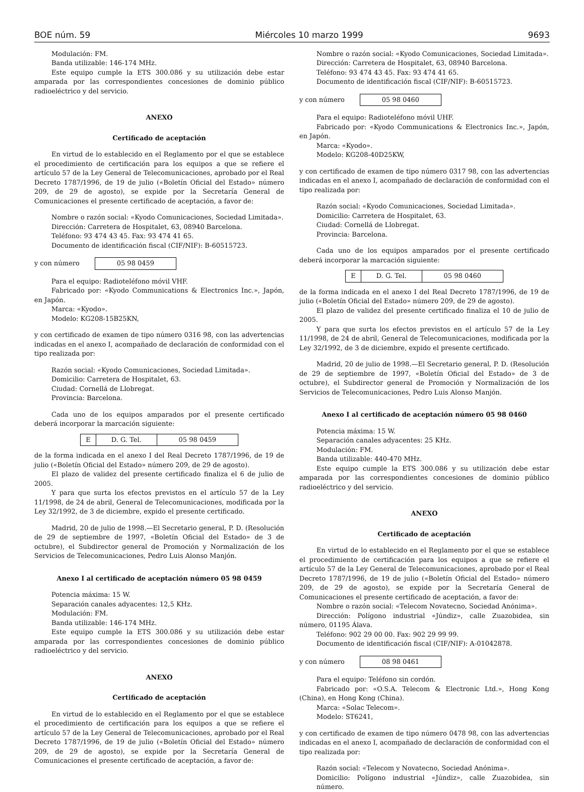BOE núm. 59 Miércoles 10 marzo 1999 9693
Modulación: FM.
Banda utilizable: 146-174 MHz.
Este equipo cumple la ETS 300.086 y su utilización debe estar amparada por las correspondientes concesiones de dominio público radioeléctrico y del servicio.
ANEXO
Certificado de aceptación
En virtud de lo establecido en el Reglamento por el que se establece el procedimiento de certificación para los equipos a que se refiere el artículo 57 de la Ley General de Telecomunicaciones, aprobado por el Real Decreto 1787/1996, de 19 de julio («Boletín Oficial del Estado» número 209, de 29 de agosto), se expide por la Secretaría General de Comunicaciones el presente certificado de aceptación, a favor de:
Nombre o razón social: «Kyodo Comunicaciones, Sociedad Limitada».
Dirección: Carretera de Hospitalet, 63, 08940 Barcelona.
Teléfono: 93 474 43 45. Fax: 93 474 41 65.
Documento de identificación fiscal (CIF/NIF): B-60515723.
y con número 05 98 0459
Para el equipo: Radioteléfono móvil VHF.
Fabricado por: «Kyodo Communications & Electronics Inc.», Japón, en Japón.
Marca: «Kyodo».
Modelo: KG208-15B25KN,
y con certificado de examen de tipo número 0316 98, con las advertencias indicadas en el anexo I, acompañado de declaración de conformidad con el tipo realizada por:
Razón social: «Kyodo Comunicaciones, Sociedad Limitada».
Domicilio: Carretera de Hospitalet, 63.
Ciudad: Cornellá de Llobregat.
Provincia: Barcelona.
Cada uno de los equipos amparados por el presente certificado deberá incorporar la marcación siguiente:
| E | D. G. Tel. | 05 98 0459 |
de la forma indicada en el anexo I del Real Decreto 1787/1996, de 19 de julio («Boletín Oficial del Estado» número 209, de 29 de agosto).
El plazo de validez del presente certificado finaliza el 6 de julio de 2005.
Y para que surta los efectos previstos en el artículo 57 de la Ley 11/1998, de 24 de abril, General de Telecomunicaciones, modificada por la Ley 32/1992, de 3 de diciembre, expido el presente certificado.
Madrid, 20 de julio de 1998.—El Secretario general, P. D. (Resolución de 29 de septiembre de 1997, «Boletín Oficial del Estado» de 3 de octubre), el Subdirector general de Promoción y Normalización de los Servicios de Telecomunicaciones, Pedro Luis Alonso Manjón.
Anexo I al certificado de aceptación número 05 98 0459
Potencia máxima: 15 W.
Separación canales adyacentes: 12,5 KHz.
Modulación: FM.
Banda utilizable: 146-174 MHz.
Este equipo cumple la ETS 300.086 y su utilización debe estar amparada por las correspondientes concesiones de dominio público radioeléctrico y del servicio.
ANEXO
Certificado de aceptación
En virtud de lo establecido en el Reglamento por el que se establece el procedimiento de certificación para los equipos a que se refiere el artículo 57 de la Ley General de Telecomunicaciones, aprobado por el Real Decreto 1787/1996, de 19 de julio («Boletín Oficial del Estado» número 209, de 29 de agosto), se expide por la Secretaría General de Comunicaciones el presente certificado de aceptación, a favor de:
Nombre o razón social: «Kyodo Comunicaciones, Sociedad Limitada».
Dirección: Carretera de Hospitalet, 63, 08940 Barcelona.
Teléfono: 93 474 43 45. Fax: 93 474 41 65.
Documento de identificación fiscal (CIF/NIF): B-60515723.
y con número 05 98 0460
Para el equipo: Radioteléfono móvil UHF.
Fabricado por: «Kyodo Communications & Electronics Inc.», Japón, en Japón.
Marca: «Kyodo».
Modelo: KG208-40D25KW,
y con certificado de examen de tipo número 0317 98, con las advertencias indicadas en el anexo I, acompañado de declaración de conformidad con el tipo realizada por:
Razón social: «Kyodo Comunicaciones, Sociedad Limitada».
Domicilio: Carretera de Hospitalet, 63.
Ciudad: Cornellá de Llobregat.
Provincia: Barcelona.
Cada uno de los equipos amparados por el presente certificado deberá incorporar la marcación siguiente:
| E | D. G. Tel. | 05 98 0460 |
de la forma indicada en el anexo I del Real Decreto 1787/1996, de 19 de julio («Boletín Oficial del Estado» número 209, de 29 de agosto).
El plazo de validez del presente certificado finaliza el 10 de julio de 2005.
Y para que surta los efectos previstos en el artículo 57 de la Ley 11/1998, de 24 de abril, General de Telecomunicaciones, modificada por la Ley 32/1992, de 3 de diciembre, expido el presente certificado.
Madrid, 20 de julio de 1998.—El Secretario general, P. D. (Resolución de 29 de septiembre de 1997, «Boletín Oficial del Estado» de 3 de octubre), el Subdirector general de Promoción y Normalización de los Servicios de Telecomunicaciones, Pedro Luis Alonso Manjón.
Anexo I al certificado de aceptación número 05 98 0460
Potencia máxima: 15 W.
Separación canales adyacentes: 25 KHz.
Modulación: FM.
Banda utilizable: 440-470 MHz.
Este equipo cumple la ETS 300.086 y su utilización debe estar amparada por las correspondientes concesiones de dominio público radioeléctrico y del servicio.
ANEXO
Certificado de aceptación
En virtud de lo establecido en el Reglamento por el que se establece el procedimiento de certificación para los equipos a que se refiere el artículo 57 de la Ley General de Telecomunicaciones, aprobado por el Real Decreto 1787/1996, de 19 de julio («Boletín Oficial del Estado» número 209, de 29 de agosto), se expide por la Secretaría General de Comunicaciones el presente certificado de aceptación, a favor de:
Nombre o razón social: «Telecom Novatecno, Sociedad Anónima».
Dirección: Polígono industrial «Júndiz», calle Zuazobidea, sin número, 01195 Álava.
Teléfono: 902 29 00 00. Fax: 902 29 99 99.
Documento de identificación fiscal (CIF/NIF): A-01042878.
y con número 08 98 0461
Para el equipo: Teléfono sin cordón.
Fabricado por: «O.S.A. Telecom & Electronic Ltd.», Hong Kong (China), en Hong Kong (China).
Marca: «Solac Telecom».
Modelo: ST6241,
y con certificado de examen de tipo número 0478 98, con las advertencias indicadas en el anexo I, acompañado de declaración de conformidad con el tipo realizada por:
Razón social: «Telecom y Novatecno, Sociedad Anónima».
Domicilio: Polígono industrial «Júndiz», calle Zuazobidea, sin número.